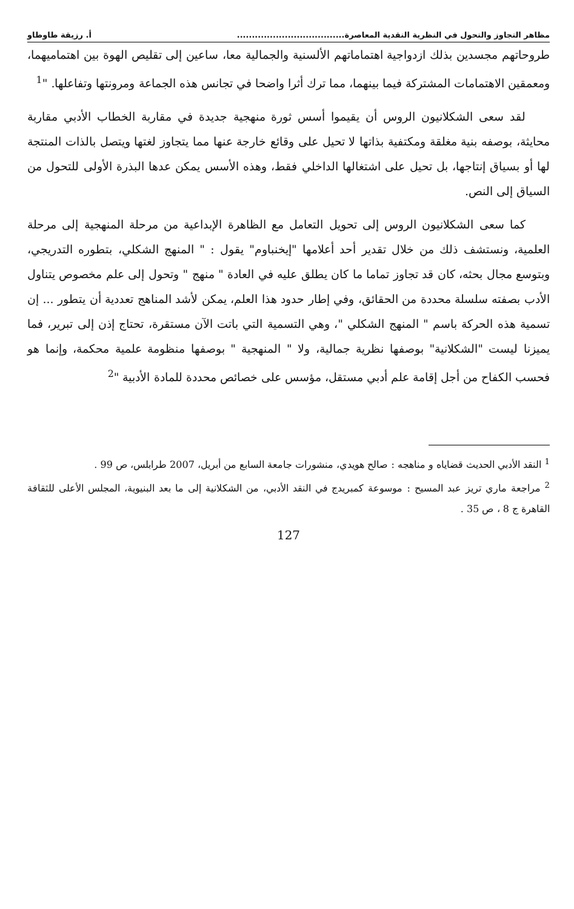مظاهر التجاوز والتحول في النظرية النقدية المعاصرة.................................... أ. رزيقة طاوطاو
طروحاتهم مجسدين بذلك ازدواجية اهتماماتهم الألسنية والجمالية معا، ساعين إلى تقليص الهوة بين اهتماميهما، ومعمقين الاهتمامات المشتركة فيما بينهما، مما ترك أثرا واضحا في تجانس هذه الجماعة ومرونتها وتفاعلها. "<sup>1</sup>
لقد سعى الشكلانيون الروس أن يقيموا أسس ثورة منهجية جديدة في مقاربة الخطاب الأدبي مقاربة محايثة، بوصفه بنية مغلقة ومكتفية بذاتها لا تحيل على وقائع خارجة عنها مما يتجاوز لغتها ويتصل بالذات المنتجة لها أو بسياق إنتاجها، بل تحيل على اشتغالها الداخلي فقط، وهذه الأسس يمكن عدها البذرة الأولى للتحول من السياق إلى النص.
كما سعى الشكلانيون الروس إلى تحويل التعامل مع الظاهرة الإبداعية من مرحلة المنهجية إلى مرحلة العلمية، ونستشف ذلك من خلال تقدير أحد أعلامها "إيخنباوم" يقول : " المنهج الشكلي، بتطوره التدريجي، وبتوسع مجال بحثه، كان قد تجاوز تماما ما كان يطلق عليه في العادة " منهج " وتحول إلى علم مخصوص يتناول الأدب بصفته سلسلة محددة من الحقائق، وفي إطار حدود هذا العلم، يمكن لأشد المناهج تعددية أن يتطور ... إن تسمية هذه الحركة باسم " المنهج الشكلي "، وهي التسمية التي باتت الآن مستقرة، تحتاج إذن إلى تبرير، فما يميزنا ليست "الشكلانية" بوصفها نظرية جمالية، ولا " المنهجية " بوصفها منظومة علمية محكمة، وإنما هو فحسب الكفاح من أجل إقامة علم أدبي مستقل، مؤسس على خصائص محددة للمادة الأدبية "<sup>2</sup>
<sup>1</sup> النقد الأدبي الحديث قضاياه و مناهجه : صالح هويدي، منشورات جامعة السابع من أبريل، 2007 طرابلس، ص 99 .
<sup>2</sup> مراجعة ماري تريز عبد المسيح : موسوعة كمبريدج في النقد الأدبي، من الشكلانية إلى ما بعد البنيوية، المجلس الأعلى للثقافة القاهرة ج 8 ، ص 35 .
127